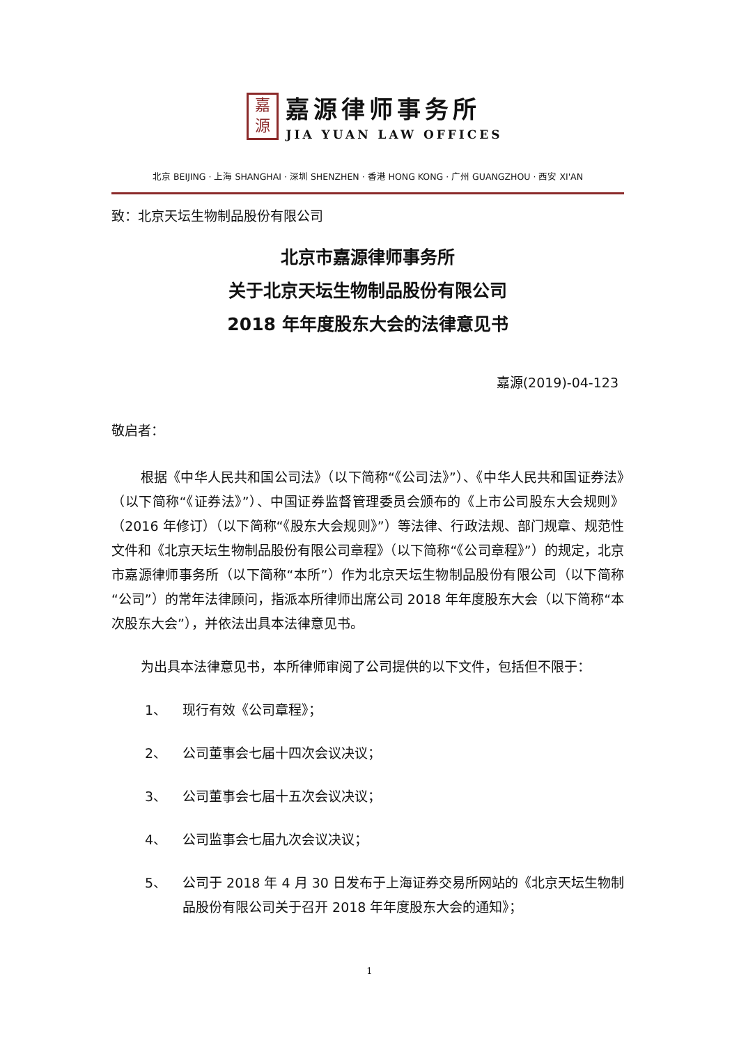嘉
源
嘉源律师事务所
JIA YUAN LAW OFFICES
北京 BEIJING · 上海 SHANGHAI · 深圳 SHENZHEN · 香港 HONG KONG · 广州 GUANGZHOU · 西安 XI'AN
致：北京天坛生物制品股份有限公司
北京市嘉源律师事务所
关于北京天坛生物制品股份有限公司
2018 年年度股东大会的法律意见书
嘉源(2019)-04-123
敬启者：
根据《中华人民共和国公司法》（以下简称“《公司法》”）、《中华人民共和国证券法》（以下简称“《证券法》”）、中国证券监督管理委员会颁布的《上市公司股东大会规则》（2016 年修订）（以下简称“《股东大会规则》”）等法律、行政法规、部门规章、规范性文件和《北京天坛生物制品股份有限公司章程》（以下简称“《公司章程》”）的规定，北京市嘉源律师事务所（以下简称“本所”）作为北京天坛生物制品股份有限公司（以下简称“公司”）的常年法律顾问，指派本所律师出席公司 2018 年年度股东大会（以下简称“本次股东大会”），并依法出具本法律意见书。
为出具本法律意见书，本所律师审阅了公司提供的以下文件，包括但不限于：
1、 现行有效《公司章程》；
2、 公司董事会七届十四次会议决议；
3、 公司董事会七届十五次会议决议；
4、 公司监事会七届九次会议决议；
5、 公司于 2018 年 4 月 30 日发布于上海证券交易所网站的《北京天坛生物制品股份有限公司关于召开 2018 年年度股东大会的通知》；
1